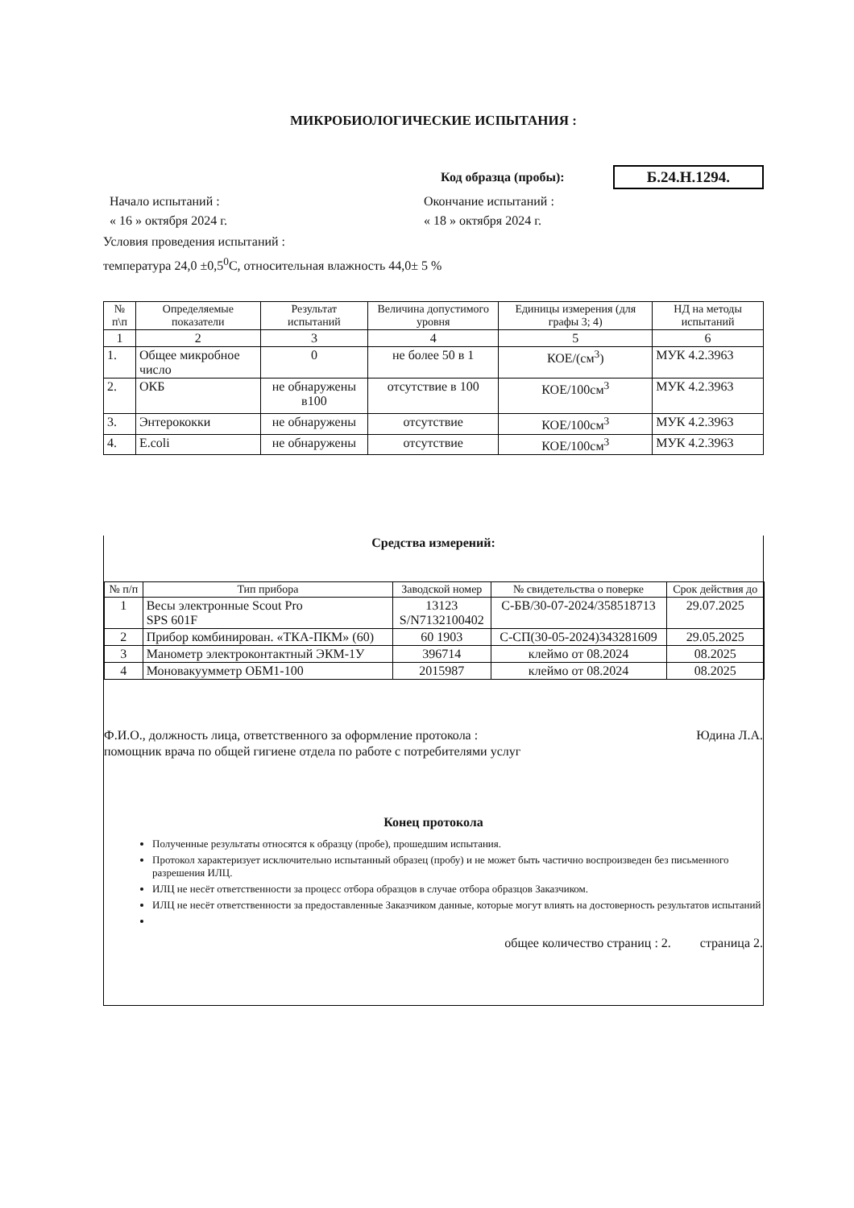МИКРОБИОЛОГИЧЕСКИЕ ИСПЫТАНИЯ :
Код образца (пробы): Б.24.Н.1294.
Начало испытаний : Окончание испытаний :
« 16 » октября 2024 г. « 18 » октября 2024 г.
Условия проведения испытаний :
температура 24,0 ±0,5<sup>0</sup>С, относительная влажность 44,0± 5 %
| № п\п | Определяемые показатели | Результат испытаний | Величина допустимого уровня | Единицы измерения (для графы 3; 4) | НД на методы испытаний |
| --- | --- | --- | --- | --- | --- |
| 1 | 2 | 3 | 4 | 5 | 6 |
| 1. | Общее микробное число | 0 | не более 50 в 1 | КОЕ/(см<sup>3</sup>) | МУК 4.2.3963 |
| 2. | ОКБ | не обнаружены в100 | отсутствие в 100 | КОЕ/100см<sup>3</sup> | МУК 4.2.3963 |
| 3. | Энтерококки | не обнаружены | отсутствие | КОЕ/100см<sup>3</sup> | МУК 4.2.3963 |
| 4. | E.coli | не обнаружены | отсутствие | КОЕ/100см<sup>3</sup> | МУК 4.2.3963 |
Средства измерений:
| № п/п | Тип прибора | Заводской номер | № свидетельства о поверке | Срок действия до |
| --- | --- | --- | --- | --- |
| 1 | Весы электронные Scout Pro SPS 601F | 13123 S/N7132100402 | С-БВ/30-07-2024/358518713 | 29.07.2025 |
| 2 | Прибор комбинирован. «ТКА-ПКМ» (60) | 60 1903 | С-СП(30-05-2024)343281609 | 29.05.2025 |
| 3 | Манометр электроконтактный ЭКМ-1У | 396714 | клеймо от 08.2024 | 08.2025 |
| 4 | Моновакуумметр ОБМ1-100 | 2015987 | клеймо от 08.2024 | 08.2025 |
Ф.И.О., должность лица, ответственного за оформление протокола : Юдина Л.А.
помощник врача по общей гигиене отдела по работе с потребителями услуг
Конец протокола
Полученные результаты относятся к образцу (пробе), прошедшим испытания.
Протокол характеризует исключительно испытанный образец (пробу) и не может быть частично воспроизведен без письменного разрешения ИЛЦ.
ИЛЦ не несёт ответственности за процесс отбора образцов в случае отбора образцов Заказчиком.
ИЛЦ не несёт ответственности за предоставленные Заказчиком данные, которые могут влиять на достоверность результатов испытаний
общее количество страниц : 2. страница 2.